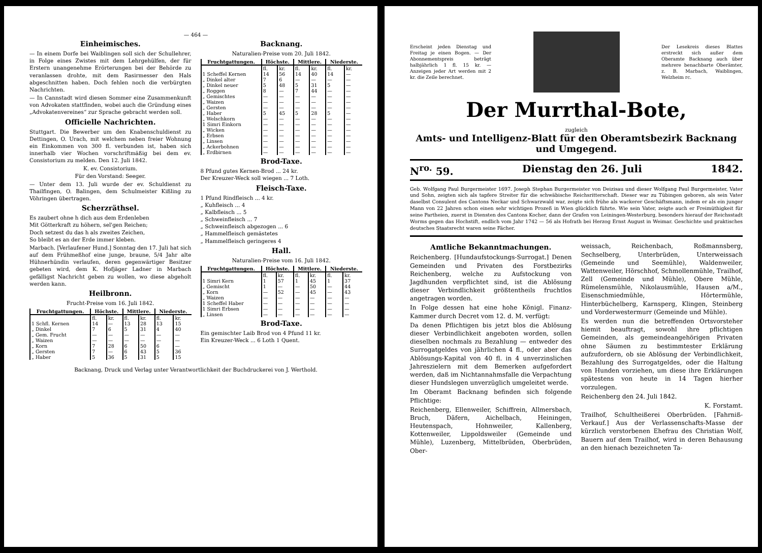— 464 —
Einheimisches.
— In einem Dorfe bei Waiblingen soll sich der Schullehrer, in Folge eines Zwistes mit dem Lehrgehülfen, der für Erstern unangenehme Erörterungen bei der Behörde zu veranlassen drohte, mit dem Rasirmesser den Hals abgeschnitten haben. Doch fehlen noch die verbürgten Nachrichten.
— In Cannstadt wird diesen Sommer eine Zusammenkunft von Advokaten stattfinden, wobei auch die Gründung eines „Advokatenvereines“ zur Sprache gebracht werden soll.
Officielle Nachrichten.
Stuttgart. Die Bewerber um den Knabenschuldienst zu Dettingen, O. Urach, mit welchem neben freier Wohnung ein Einkommen von 300 fl. verbunden ist, haben sich innerhalb vier Wochen vorschriftmäßig bei dem ev. Consistorium zu melden. Den 12. Juli 1842.
K. ev. Consistorium.
Für den Vorstand: Seeger.
— Unter dem 13. Juli wurde der ev. Schuldienst zu Thailfingen, O. Balingen, dem Schulmeister Kißling zu Vöhringen übertragen.
Scherzräthsel.
Es zaubert ohne h dich aus dem Erdenleben
Mit Götterkraft zu höhern, sel'gen Reichen;
Doch setzest du das h als zweites Zeichen,
So bleibt es an der Erde immer kleben.
Marbach. [Verlaufener Hund.] Sonntag den 17. Juli hat sich auf dem Frühmeßhof eine junge, braune, 5/4 Jahr alte Hühnerhündin verlaufen, deren gegenwärtiger Besitzer gebeten wird, dem K. Hofjäger Ladner in Marbach gefälligst Nachricht geben zu wollen, wo diese abgeholt werden kann.
Heilbronn.
Frucht-Preise vom 16. Juli 1842.
| Fruchtgattungen. | Höchste. | | Mittlere. | | Niederste. | |
| --- | --- | --- | --- | --- | --- | --- |
| | fl. | kr. | fl. | kr. | fl. | kr. |
| 1 Schfl. Kernen | 14 | — | 13 | 28 | 13 | 15 |
| „ Dinkel | 7 | 6 | 5 | 31 | 4 | 40 |
| „ Gem. Frucht | — | — | — | — | — | — |
| „ Waizen | — | — | — | — | — | — |
| „ Korn | 7 | 28 | 6 | 50 | 6 | — |
| „ Gersten | 7 | — | 6 | 43 | 5 | 36 |
| „ Haber | 5 | 36 | 5 | 31 | 5 | 15 |
Backnang.
Naturalien-Preise vom 20. Juli 1842.
| Fruchtgattungen. | Höchste. | | Mittlere. | | Niederste. | |
| --- | --- | --- | --- | --- | --- | --- |
| | fl. | kr. | fl. | kr. | fl. | kr. |
| 1 Scheffel Kernen | 14 | 56 | 14 | 40 | 14 | — |
| „ Dinkel alter | 7 | 6 | — | — | — | — |
| „ Dinkel neuer | 5 | 48 | 5 | 31 | 5 | — |
| „ Roggen | 8 | — | 7 | 44 | — | — |
| „ Gemischtes | — | — | — | — | — | — |
| „ Waizen | — | — | — | — | — | — |
| „ Gersten | — | — | — | — | — | — |
| „ Haber | 5 | 45 | 5 | 28 | 5 | — |
| „ Welschkorn | — | — | — | — | — | — |
| 1 Simri Einkorn | — | — | — | — | — | — |
| „ Wicken | — | — | — | — | — | — |
| „ Erbsen | — | — | — | — | — | — |
| „ Linsen | — | — | — | — | — | — |
| „ Ackerbohnen | — | — | — | — | — | — |
| „ Erdbirnen | — | — | — | — | — | — |
Brod-Taxe.
8 Pfund gutes Kernen-Brod ... 24 kr.
Der Kreuzer-Weck soll wiegen ... 7 Loth.
Fleisch-Taxe.
1 Pfund Rindfleisch ... 4 kr.
„ Kuhfleisch ... 4
„ Kalbfleisch ... 5
„ Schweinfleisch ... 7
„ Schweinfleisch abgezogen ... 6
„ Hammelfleisch gemästetes
„ Hammelfleisch geringeres 4
Hall.
Naturalien-Preise vom 16. Juli 1842.
| Fruchtgattungen. | Höchste. | | Mittlere. | | Niederste. | |
| --- | --- | --- | --- | --- | --- | --- |
| | fl. | kr. | fl. | kr. | fl. | kr. |
| 1 Simri Kern | 1 | 57 | 1 | 45 | 1 | 37 |
| „ Gemischt | 1 | — | — | 50 | — | 44 |
| „ Korn | — | 52 | — | 45 | — | 43 |
| „ Waizen | — | — | — | — | — | — |
| 1 Scheffel Haber | — | — | — | — | — | — |
| 1 Simri Erbsen | — | — | — | — | — | — |
| „ Linsen | — | — | — | — | — | — |
Brod-Taxe.
Ein gemischter Laib Brod von 4 Pfund 11 kr.
Ein Kreuzer-Weck ... 6 Loth 1 Quent.
Backnang, Druck und Verlag unter Verantwortlichkeit der Buchdruckerei von J. Werthold.
Erscheint jeden Dienstag und Freitag je einen Bogen. — Der Abonnementspreis beträgt halbjährlich 1 fl. 15 kr. — Anzeigen jeder Art werden mit 2 kr. die Zeile berechnet.
Der Lesekreis dieses Blattes erstreckt sich außer dem Oberamte Backnang auch über mehrere benachbarte Oberämter, z. B. Marbach, Waiblingen, Welzheim rc.
Der Murrthal-Bote,
zugleich
Amts- und Intelligenz-Blatt für den Oberamtsbezirk Backnang und Umgegend.
N<sup>ro.</sup> 59. Dienstag den 26. Juli 1842.
Geb. Wolfgang Paul Burgermeister 1697. Joseph Stephan Burgermeister von Deizisau und dieser Wolfgang Paul Burgermeister, Vater und Sohn, zeigten sich als tapfere Streiter für die schwäbische Reichsritterschaft. Dieser war zu Tübingen geboren, als sein Vater daselbst Consulent des Cantons Neckar und Schwarzwald war, zeigte sich frühe als wackerer Geschäftsmann, indem er als ein junger Mann von 22 Jahren schon einen sehr wichtigen Prozeß in Wien glücklich führte. Wie sein Vater, zeigte auch er Freimüthigkeit für seine Partheien, zuerst in Diensten des Cantons Kocher, dann der Grafen von Leiningen-Westerburg, besonders hierauf der Reichsstadt Worms gegen das Hochstift, endlich vom Jahr 1742 — 56 als Hofrath bei Herzog Ernst August in Weimar. Geschichte und praktisches deutsches Staatsrecht waren seine Fächer.
Amtliche Bekanntmachungen.
Reichenberg. [Hundaufstockungs-Surrogat.] Denen Gemeinden und Privaten des Forstbezirks Reichenberg, welche zu Aufstockung von Jagdhunden verpflichtet sind, ist die Ablösung dieser Verbindlichkeit größtentheils fruchtlos angetragen worden.
In Folge dessen hat eine hohe Königl. Finanz-Kammer durch Decret vom 12. d. M. verfügt:
Da denen Pflichtigen bis jetzt blos die Ablösung dieser Verbindlichkeit angeboten worden, sollen dieselben nochmals zu Bezahlung — entweder des Surrogatgeldes von jährlichen 4 fl., oder aber das Ablösungs-Kapital von 40 fl. in 4 unverzinslichen Jahreszielern mit dem Bemerken aufgefordert werden, daß im Nichtannahmsfalle die Verpachtung dieser Hundslegen unverzüglich umgeleitet werde.
Im Oberamt Backnang befinden sich folgende Pflichtige:
Reichenberg, Ellenweiler, Schiffrein, Allmersbach, Bruch, Däfern, Aichelbach, Heiningen, Heutenspach, Hohnweiler, Kallenberg, Kottenweiler, Lippoldsweiler (Gemeinde und Mühle), Luzenberg, Mittelbrüden, Oberbrüden, Ober-
weissach, Reichenbach, Roßmannsberg, Sechselberg, Unterbrüden, Unterweissach (Gemeinde und Seemühle), Waldenweiler, Wattenweiler, Hörschhof, Schmollenmühle, Trailhof, Zell (Gemeinde und Mühle), Obere Mühle, Rümelensmühle, Nikolausmühle, Hausen a/M., Eisenschmiedmühle, Hörtermühle, Hinterbüchelberg, Karnsperg, Klingen, Steinberg und Vorderwestermurr (Gemeinde und Mühle).
Es werden nun die betreffenden Ortsvorsteher hiemit beauftragt, sowohl ihre pflichtigen Gemeinden, als gemeindeangehörigen Privaten ohne Säumen zu bestimmtester Erklärung aufzufordern, ob sie Ablösung der Verbindlichkeit, Bezahlung des Surrogatgeldes, oder die Haltung von Hunden vorziehen, um diese ihre Erklärungen spätestens von heute in 14 Tagen hierher vorzulegen.
Reichenberg den 24. Juli 1842.
K. Forstamt.
Trailhof, Schultheißerei Oberbrüden. [Fahrniß-Verkauf.] Aus der Verlassenschafts-Masse der kürzlich verstorbenen Ehefrau des Christian Wolf, Bauern auf dem Trailhof, wird in deren Behausung an den hienach bezeichneten Ta-